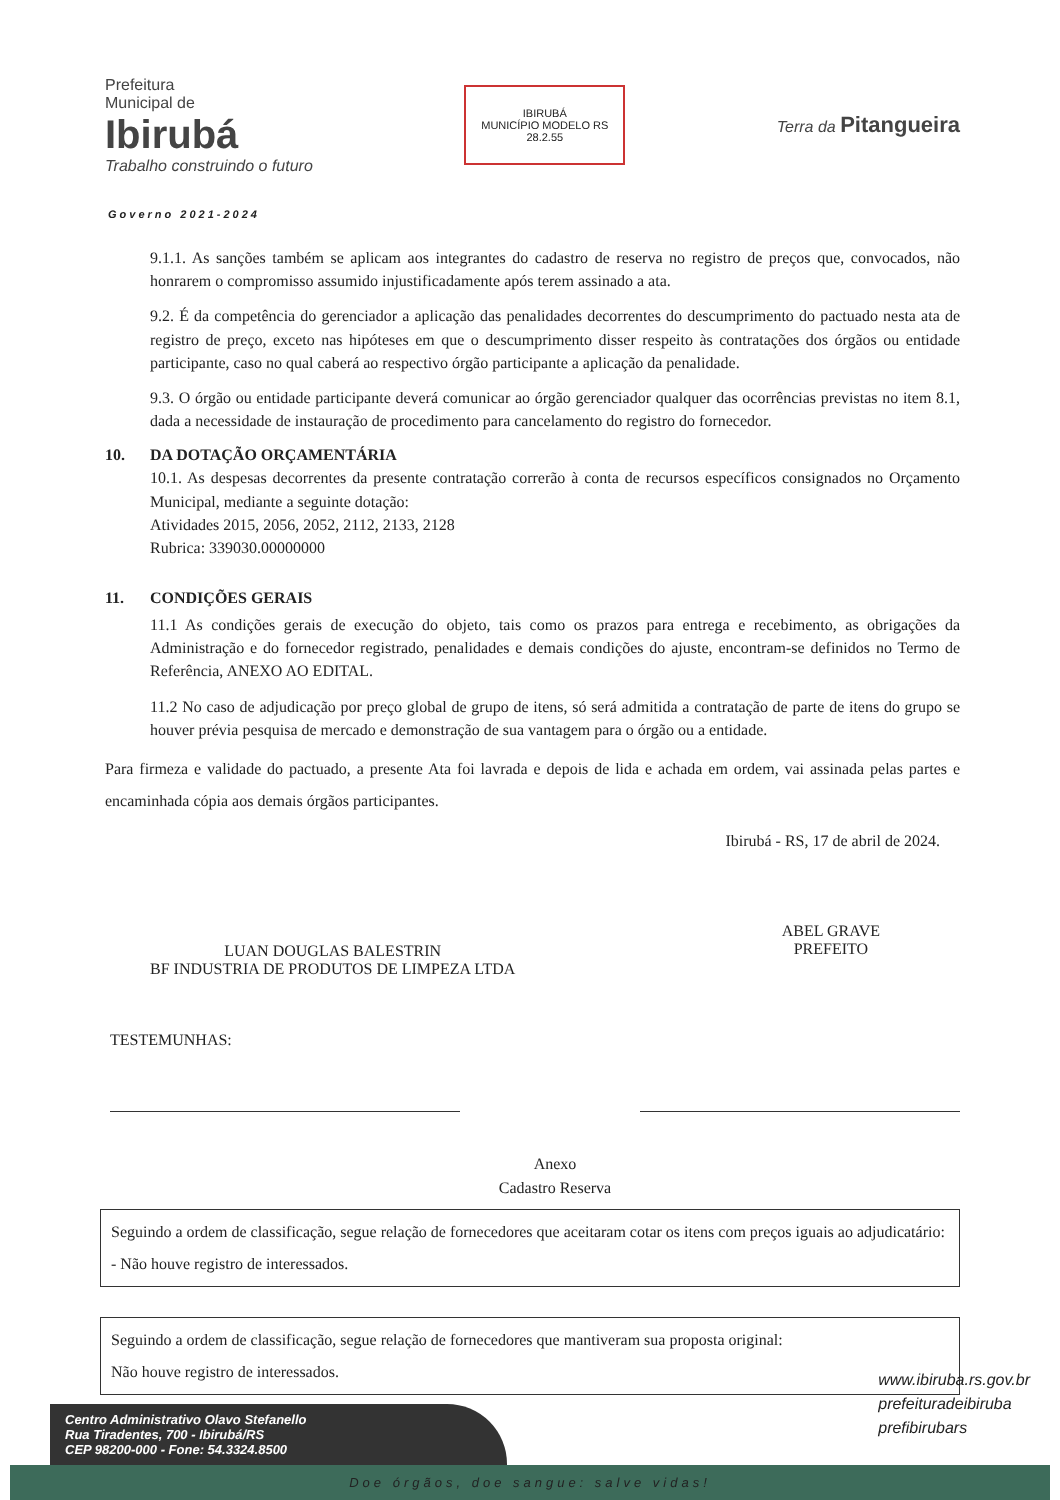Prefeitura
Municipal de
Ibirubá
Trabalho construindo o futuro
IBIRUBÁ
MUNICÍPIO MODELO RS
28.2.55
Terra da Pitangueira
Governo 2021-2024
9.1.1. As sanções também se aplicam aos integrantes do cadastro de reserva no registro de preços que, convocados, não honrarem o compromisso assumido injustificadamente após terem assinado a ata.
9.2. É da competência do gerenciador a aplicação das penalidades decorrentes do descumprimento do pactuado nesta ata de registro de preço, exceto nas hipóteses em que o descumprimento disser respeito às contratações dos órgãos ou entidade participante, caso no qual caberá ao respectivo órgão participante a aplicação da penalidade.
9.3. O órgão ou entidade participante deverá comunicar ao órgão gerenciador qualquer das ocorrências previstas no item 8.1, dada a necessidade de instauração de procedimento para cancelamento do registro do fornecedor.
10. DA DOTAÇÃO ORÇAMENTÁRIA
10.1. As despesas decorrentes da presente contratação correrão à conta de recursos específicos consignados no Orçamento Municipal, mediante a seguinte dotação:
Atividades 2015, 2056, 2052, 2112, 2133, 2128
Rubrica: 339030.00000000
11. CONDIÇÕES GERAIS
11.1 As condições gerais de execução do objeto, tais como os prazos para entrega e recebimento, as obrigações da Administração e do fornecedor registrado, penalidades e demais condições do ajuste, encontram-se definidos no Termo de Referência, ANEXO AO EDITAL.
11.2 No caso de adjudicação por preço global de grupo de itens, só será admitida a contratação de parte de itens do grupo se houver prévia pesquisa de mercado e demonstração de sua vantagem para o órgão ou a entidade.
Para firmeza e validade do pactuado, a presente Ata foi lavrada e depois de lida e achada em ordem, vai assinada pelas partes e encaminhada cópia aos demais órgãos participantes.
Ibirubá - RS, 17 de abril de 2024.
LUAN DOUGLAS BALESTRIN
BF INDUSTRIA DE PRODUTOS DE LIMPEZA LTDA
ABEL GRAVE
PREFEITO
TESTEMUNHAS:
Anexo
Cadastro Reserva
Seguindo a ordem de classificação, segue relação de fornecedores que aceitaram cotar os itens com preços iguais ao adjudicatário: - Não houve registro de interessados.
Seguindo a ordem de classificação, segue relação de fornecedores que mantiveram sua proposta original:
Não houve registro de interessados.
www.ibiruba.rs.gov.br
prefeituradeibiruba
prefibirubars
Centro Administrativo Olavo Stefanello
Rua Tiradentes, 700 - Ibirubá/RS
CEP 98200-000 - Fone: 54.3324.8500
Doe órgãos, doe sangue: salve vidas!